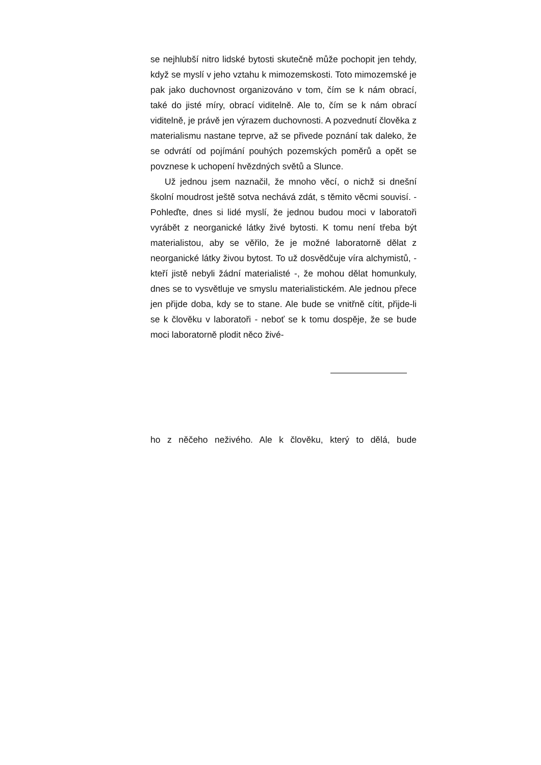se nejhlubší nitro lidské bytosti skutečně může pochopit jen tehdy, když se myslí v jeho vztahu k mimozemskosti. Toto mimozemské je pak jako duchovnost organizováno v tom, čím se k nám obrací, také do jisté míry, obrací viditelně. Ale to, čím se k nám obrací viditelně, je právě jen výrazem duchovnosti. A pozvednutí člověka z materialismu nastane teprve, až se přivede poznání tak daleko, že se odvrátí od pojímání pouhých pozemských poměrů a opět se povznese k uchopení hvězdných světů a Slunce.
Už jednou jsem naznačil, že mnoho věcí, o nichž si dnešní školní moudrost ještě sotva nechává zdát, s těmito věcmi souvisí. - Pohleďte, dnes si lidé myslí, že jednou budou moci v laboratoři vyrábět z neorganické látky živé bytosti. K tomu není třeba být materialistou, aby se věřilo, že je možné laboratorně dělat z neorganické látky živou bytost. To už dosvědčuje víra alchymistů, - kteří jistě nebyli žádní materialisté -, že mohou dělat homunkuly, dnes se to vysvětluje ve smyslu materialistickém. Ale jednou přece jen přijde doba, kdy se to stane. Ale bude se vnitřně cítit, přijde-li se k člověku v laboratoři - neboť se k tomu dospěje, že se bude moci laboratorně plodit něco živé-
ho z něčeho neživého. Ale k člověku, který to dělá, bude